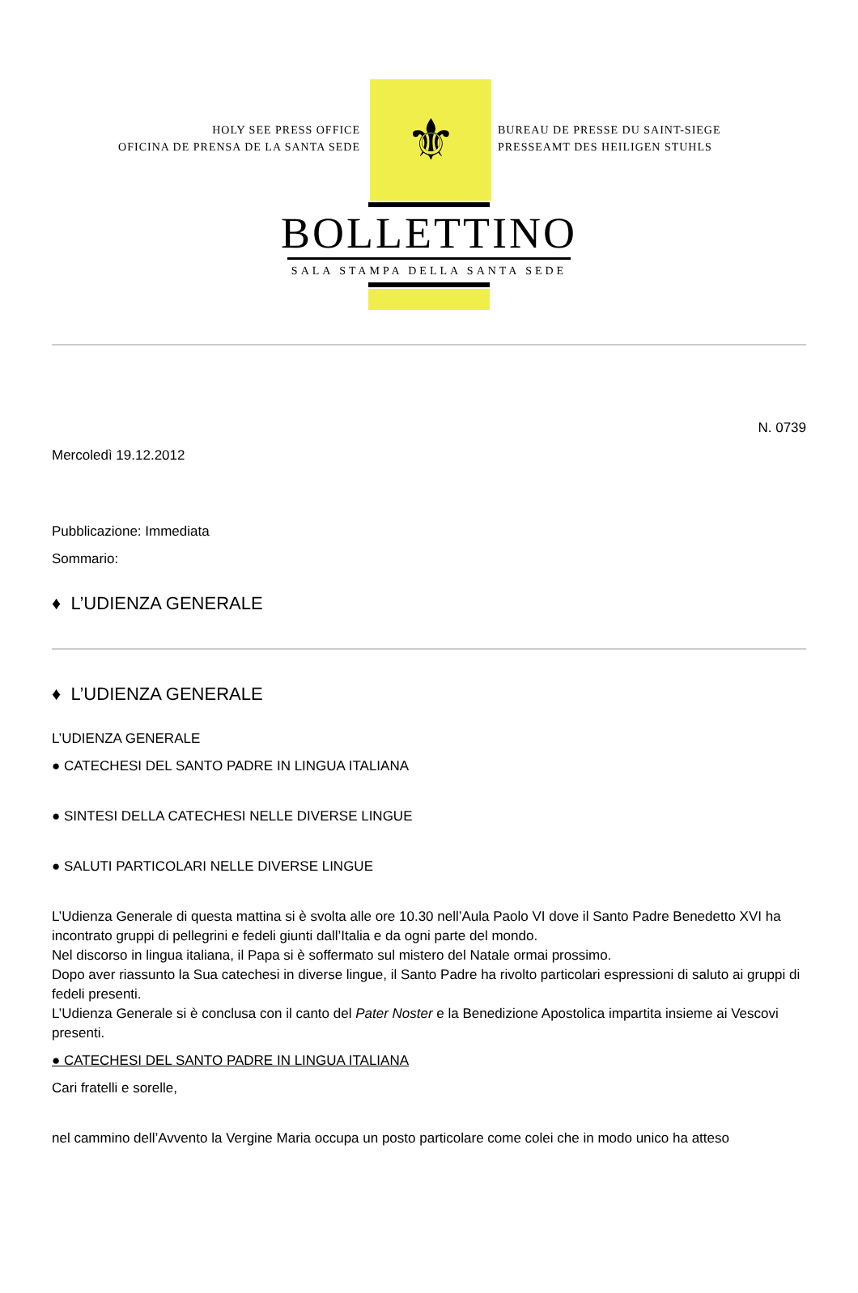HOLY SEE PRESS OFFICE
OFICINA DE PRENSA DE LA SANTA SEDE
⚜
BUREAU DE PRESSE DU SAINT-SIEGE
PRESSEAMT DES HEILIGEN STUHLS
BOLLETTINO
SALA STAMPA DELLA SANTA SEDE
N. 0739
Mercoledì 19.12.2012
Pubblicazione: Immediata
Sommario:
♦ L’UDIENZA GENERALE
♦ L’UDIENZA GENERALE
L’UDIENZA GENERALE
● CATECHESI DEL SANTO PADRE IN LINGUA ITALIANA
● SINTESI DELLA CATECHESI NELLE DIVERSE LINGUE
● SALUTI PARTICOLARI NELLE DIVERSE LINGUE
L’Udienza Generale di questa mattina si è svolta alle ore 10.30 nell’Aula Paolo VI dove il Santo Padre Benedetto XVI ha incontrato gruppi di pellegrini e fedeli giunti dall’Italia e da ogni parte del mondo.
Nel discorso in lingua italiana, il Papa si è soffermato sul mistero del Natale ormai prossimo.
Dopo aver riassunto la Sua catechesi in diverse lingue, il Santo Padre ha rivolto particolari espressioni di saluto ai gruppi di fedeli presenti.
L’Udienza Generale si è conclusa con il canto del Pater Noster e la Benedizione Apostolica impartita insieme ai Vescovi presenti.
● CATECHESI DEL SANTO PADRE IN LINGUA ITALIANA
Cari fratelli e sorelle,
nel cammino dell’Avvento la Vergine Maria occupa un posto particolare come colei che in modo unico ha atteso